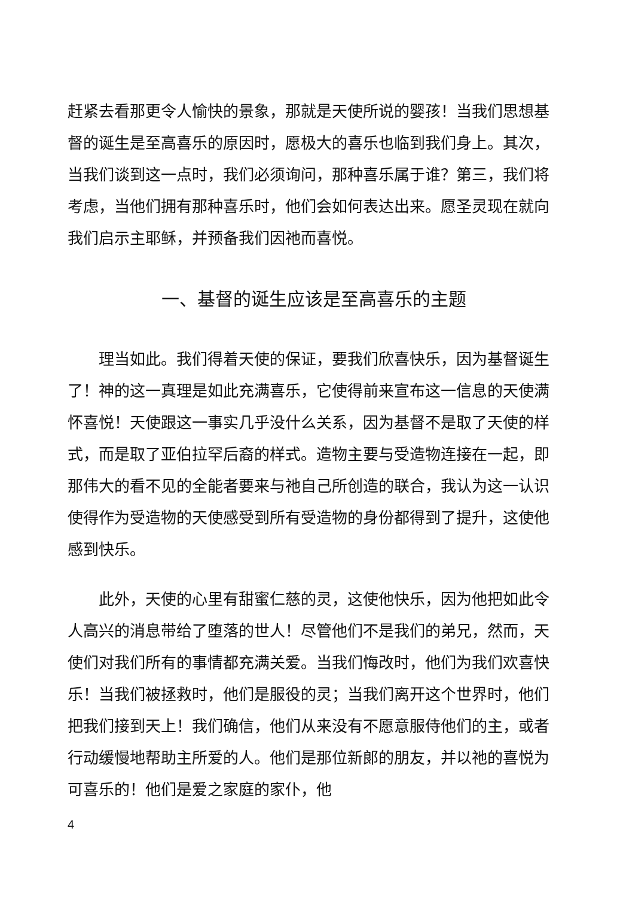赶紧去看那更令人愉快的景象，那就是天使所说的婴孩！当我们思想基督的诞生是至高喜乐的原因时，愿极大的喜乐也临到我们身上。其次，当我们谈到这一点时，我们必须询问，那种喜乐属于谁？第三，我们将考虑，当他们拥有那种喜乐时，他们会如何表达出来。愿圣灵现在就向我们启示主耶稣，并预备我们因祂而喜悦。
一、基督的诞生应该是至高喜乐的主题
理当如此。我们得着天使的保证，要我们欣喜快乐，因为基督诞生了！神的这一真理是如此充满喜乐，它使得前来宣布这一信息的天使满怀喜悦！天使跟这一事实几乎没什么关系，因为基督不是取了天使的样式，而是取了亚伯拉罕后裔的样式。造物主要与受造物连接在一起，即那伟大的看不见的全能者要来与祂自己所创造的联合，我认为这一认识使得作为受造物的天使感受到所有受造物的身份都得到了提升，这使他感到快乐。
此外，天使的心里有甜蜜仁慈的灵，这使他快乐，因为他把如此令人高兴的消息带给了堕落的世人！尽管他们不是我们的弟兄，然而，天使们对我们所有的事情都充满关爱。当我们悔改时，他们为我们欢喜快乐！当我们被拯救时，他们是服役的灵；当我们离开这个世界时，他们把我们接到天上！我们确信，他们从来没有不愿意服侍他们的主，或者行动缓慢地帮助主所爱的人。他们是那位新郎的朋友，并以祂的喜悦为可喜乐的！他们是爱之家庭的家仆，他
4